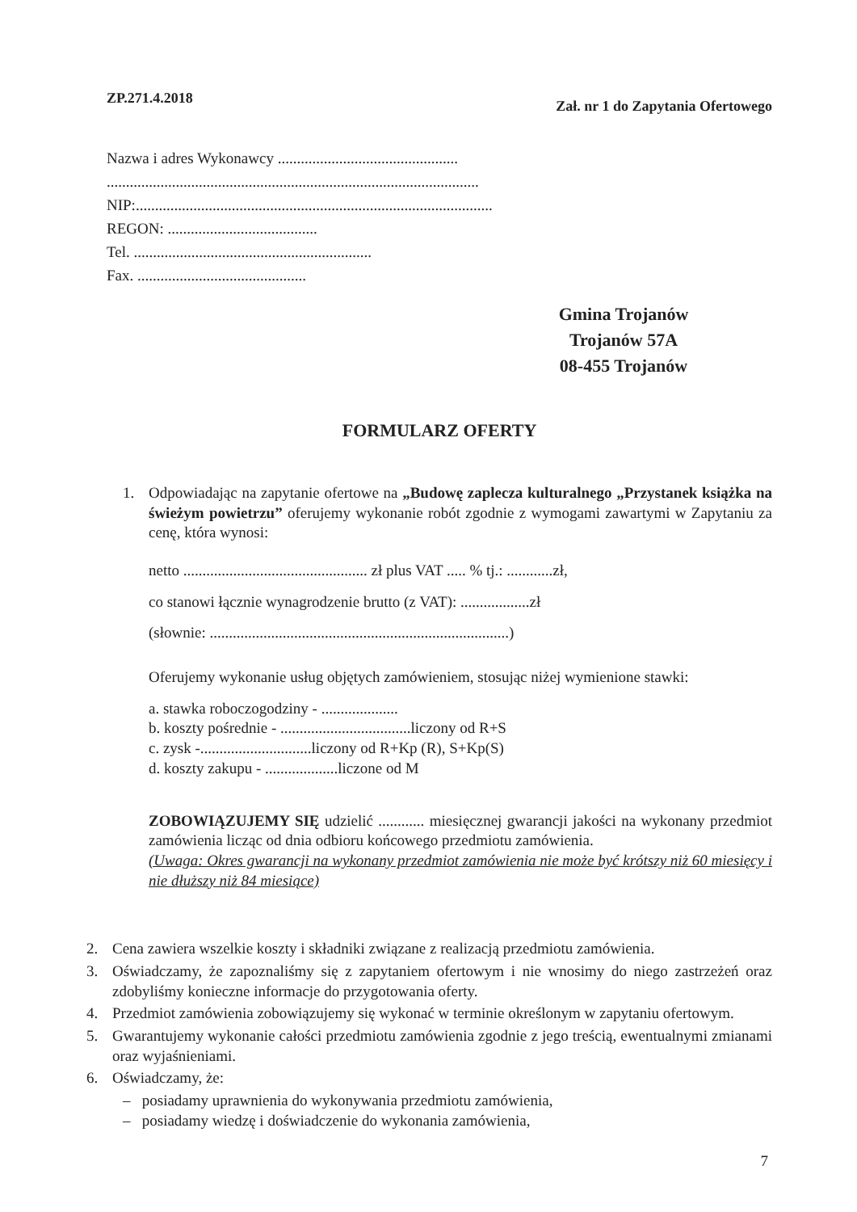ZP.271.4.2018 Zał. nr 1 do Zapytania Ofertowego
Nazwa i adres Wykonawcy ...............................................
.................................................................................................
NIP:.............................................................................................
REGON: .......................................
Tel. ..............................................................
Fax. ............................................
Gmina Trojanów
Trojanów 57A
08-455 Trojanów
FORMULARZ OFERTY
1. Odpowiadając na zapytanie ofertowe na „Budowę zaplecza kulturalnego „Przystanek książka na świeżym powietrzu” oferujemy wykonanie robót zgodnie z wymogami zawartymi w Zapytaniu za cenę, która wynosi:
netto ................................................ zł plus VAT ..... % tj.: ............zł,
co stanowi łącznie wynagrodzenie brutto (z VAT): ..................zł
(słownie: ..............................................................................)
Oferujemy wykonanie usług objętych zamówieniem, stosując niżej wymienione stawki:
a. stawka roboczogodziny - ....................
b. koszty pośrednie - ..................................liczony od R+S
c. zysk -.............................liczony od R+Kp (R), S+Kp(S)
d. koszty zakupu - ...................liczone od M
ZOBOWIĄZUJEMY SIĘ udzielić ............ miesięcznej gwarancji jakości na wykonany przedmiot zamówienia licząc od dnia odbioru końcowego przedmiotu zamówienia.
(Uwaga: Okres gwarancji na wykonany przedmiot zamówienia nie może być krótszy niż 60 miesięcy i nie dłuższy niż 84 miesiące)
2. Cena zawiera wszelkie koszty i składniki związane z realizacją przedmiotu zamówienia.
3. Oświadczamy, że zapoznaliśmy się z zapytaniem ofertowym i nie wnosimy do niego zastrzeżeń oraz zdobyliśmy konieczne informacje do przygotowania oferty.
4. Przedmiot zamówienia zobowiązujemy się wykonać w terminie określonym w zapytaniu ofertowym.
5. Gwarantujemy wykonanie całości przedmiotu zamówienia zgodnie z jego treścią, ewentualnymi zmianami oraz wyjaśnieniami.
6. Oświadczamy, że:
– posiadamy uprawnienia do wykonywania przedmiotu zamówienia,
– posiadamy wiedzę i doświadczenie do wykonania zamówienia,
7